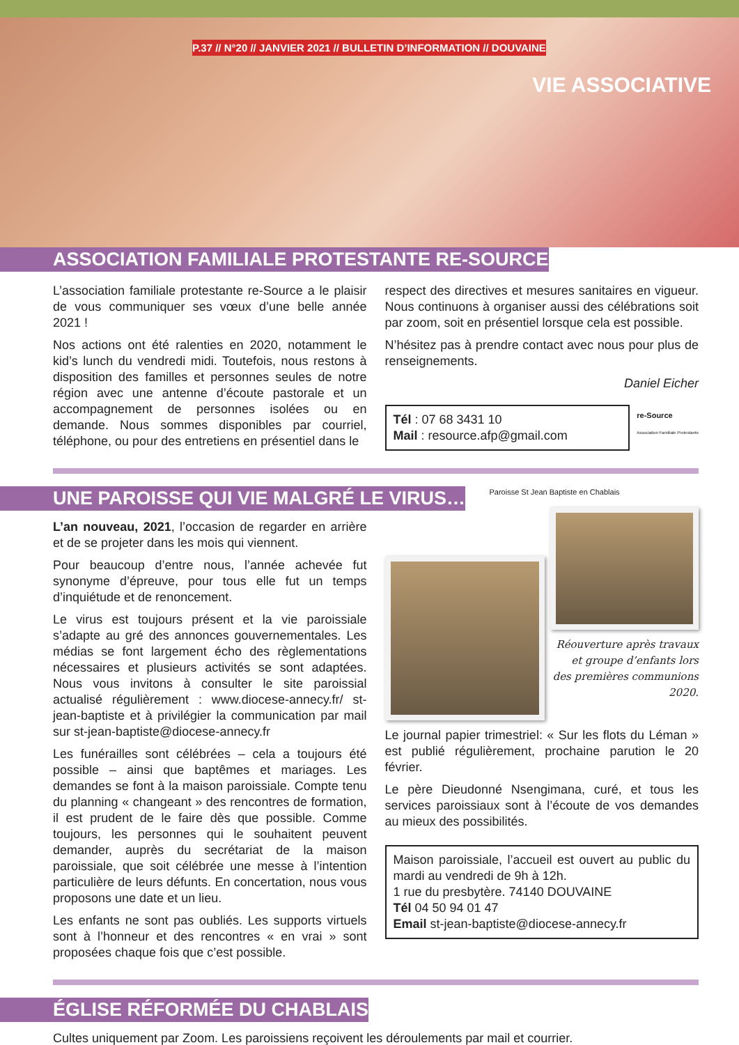P.37 // N°20 // JANVIER 2021 // BULLETIN D’INFORMATION // DOUVAINE
VIE ASSOCIATIVE
ASSOCIATION FAMILIALE PROTESTANTE RE-SOURCE
L’association familiale protestante re-Source a le plaisir de vous communiquer ses vœux d’une belle année 2021 !
Nos actions ont été ralenties en 2020, notamment le kid’s lunch du vendredi midi. Toutefois, nous restons à disposition des familles et personnes seules de notre région avec une antenne d’écoute pastorale et un accompagnement de personnes isolées ou en demande. Nous sommes disponibles par courriel, téléphone, ou pour des entretiens en présentiel dans le
respect des directives et mesures sanitaires en vigueur. Nous continuons à organiser aussi des célébrations soit par zoom, soit en présentiel lorsque cela est possible.
N’hésitez pas à prendre contact avec nous pour plus de renseignements.
Daniel Eicher
Tél : 07 68 3431 10
Mail : resource.afp@gmail.com
re-Source
Association Familiale Protestante
UNE PAROISSE QUI VIE MALGRÉ LE VIRUS…
L’an nouveau, 2021, l’occasion de regarder en arrière et de se projeter dans les mois qui viennent.
Pour beaucoup d’entre nous, l’année achevée fut synonyme d’épreuve, pour tous elle fut un temps d’inquiétude et de renoncement.
Le virus est toujours présent et la vie paroissiale s’adapte au gré des annonces gouvernementales. Les médias se font largement écho des règlementations nécessaires et plusieurs activités se sont adaptées. Nous vous invitons à consulter le site paroissial actualisé régulièrement : www.diocese-annecy.fr/ st-jean-baptiste et à privilégier la communication par mail sur st-jean-baptiste@diocese-annecy.fr
Les funérailles sont célébrées – cela a toujours été possible – ainsi que baptêmes et mariages. Les demandes se font à la maison paroissiale. Compte tenu du planning « changeant » des rencontres de formation, il est prudent de le faire dès que possible. Comme toujours, les personnes qui le souhaitent peuvent demander, auprès du secrétariat de la maison paroissiale, que soit célébrée une messe à l’intention particulière de leurs défunts. En concertation, nous vous proposons une date et un lieu.
Les enfants ne sont pas oubliés. Les supports virtuels sont à l’honneur et des rencontres « en vrai » sont proposées chaque fois que c’est possible.
Paroisse St Jean Baptiste en Chablais
Réouverture après travaux et groupe d’enfants lors des premières communions 2020.
Le journal papier trimestriel: « Sur les flots du Léman » est publié régulièrement, prochaine parution le 20 février.
Le père Dieudonné Nsengimana, curé, et tous les services paroissiaux sont à l’écoute de vos demandes au mieux des possibilités.
Maison paroissiale, l’accueil est ouvert au public du mardi au vendredi de 9h à 12h.
1 rue du presbytère. 74140 DOUVAINE
Tél 04 50 94 01 47
Email st-jean-baptiste@diocese-annecy.fr
ÉGLISE RÉFORMÉE DU CHABLAIS
Cultes uniquement par Zoom. Les paroissiens reçoivent les déroulements par mail et courrier.